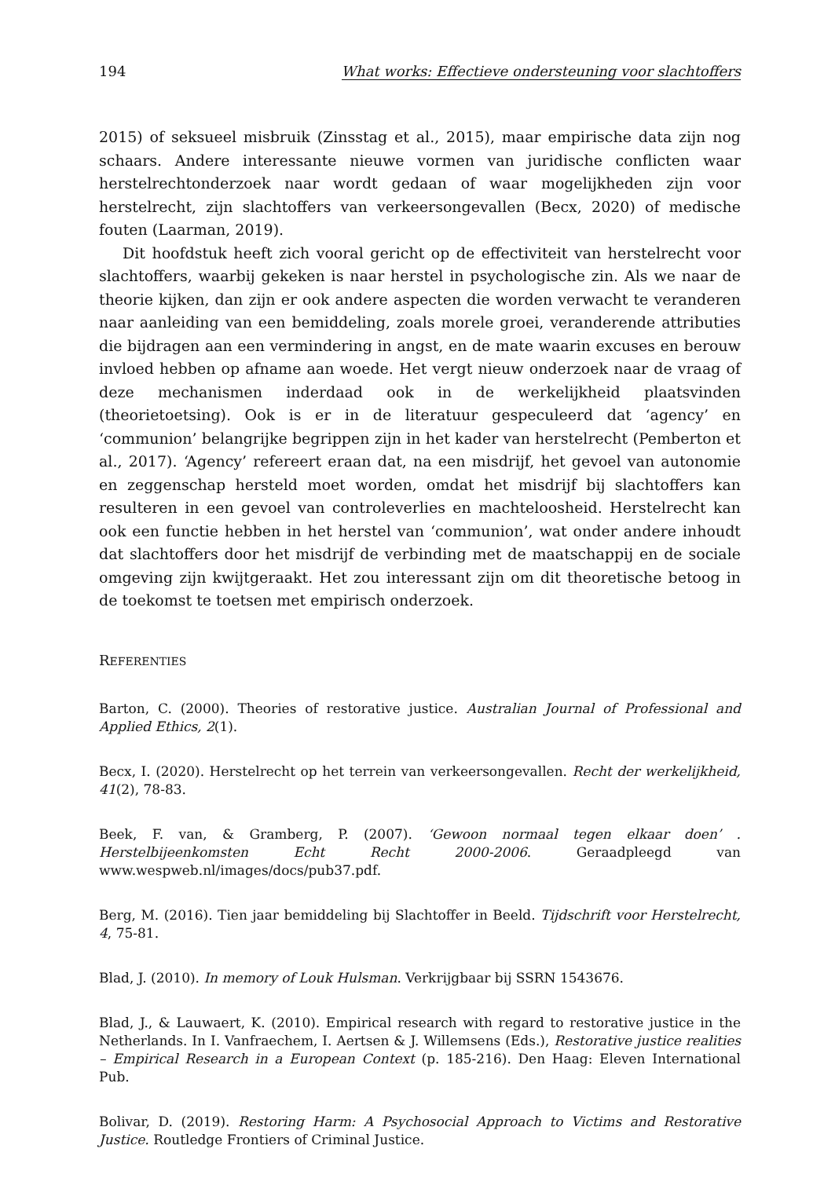194 What works: Effectieve ondersteuning voor slachtoffers
2015) of seksueel misbruik (Zinsstag et al., 2015), maar empirische data zijn nog schaars. Andere interessante nieuwe vormen van juridische conflicten waar herstelrechtonderzoek naar wordt gedaan of waar mogelijkheden zijn voor herstelrecht, zijn slachtoffers van verkeersongevallen (Becx, 2020) of medische fouten (Laarman, 2019).
Dit hoofdstuk heeft zich vooral gericht op de effectiviteit van herstelrecht voor slachtoffers, waarbij gekeken is naar herstel in psychologische zin. Als we naar de theorie kijken, dan zijn er ook andere aspecten die worden verwacht te veranderen naar aanleiding van een bemiddeling, zoals morele groei, veranderende attributies die bijdragen aan een vermindering in angst, en de mate waarin excuses en berouw invloed hebben op afname aan woede. Het vergt nieuw onderzoek naar de vraag of deze mechanismen inderdaad ook in de werkelijkheid plaatsvinden (theorietoetsing). Ook is er in de literatuur gespeculeerd dat ‘agency’ en ‘communion’ belangrijke begrippen zijn in het kader van herstelrecht (Pemberton et al., 2017). ‘Agency’ refereert eraan dat, na een misdrijf, het gevoel van autonomie en zeggenschap hersteld moet worden, omdat het misdrijf bij slachtoffers kan resulteren in een gevoel van controleverlies en machteloosheid. Herstelrecht kan ook een functie hebben in het herstel van ‘communion’, wat onder andere inhoudt dat slachtoffers door het misdrijf de verbinding met de maatschappij en de sociale omgeving zijn kwijtgeraakt. Het zou interessant zijn om dit theoretische betoog in de toekomst te toetsen met empirisch onderzoek.
REFERENTIES
Barton, C. (2000). Theories of restorative justice. Australian Journal of Professional and Applied Ethics, 2(1).
Becx, I. (2020). Herstelrecht op het terrein van verkeersongevallen. Recht der werkelijkheid, 41(2), 78-83.
Beek, F. van, & Gramberg, P. (2007). ‘Gewoon normaal tegen elkaar doen’ . Herstelbijeenkomsten Echt Recht 2000-2006. Geraadpleegd van www.wespweb.nl/images/docs/pub37.pdf.
Berg, M. (2016). Tien jaar bemiddeling bij Slachtoffer in Beeld. Tijdschrift voor Herstelrecht, 4, 75-81.
Blad, J. (2010). In memory of Louk Hulsman. Verkrijgbaar bij SSRN 1543676.
Blad, J., & Lauwaert, K. (2010). Empirical research with regard to restorative justice in the Netherlands. In I. Vanfraechem, I. Aertsen & J. Willemsens (Eds.), Restorative justice realities – Empirical Research in a European Context (p. 185-216). Den Haag: Eleven International Pub.
Bolivar, D. (2019). Restoring Harm: A Psychosocial Approach to Victims and Restorative Justice. Routledge Frontiers of Criminal Justice.